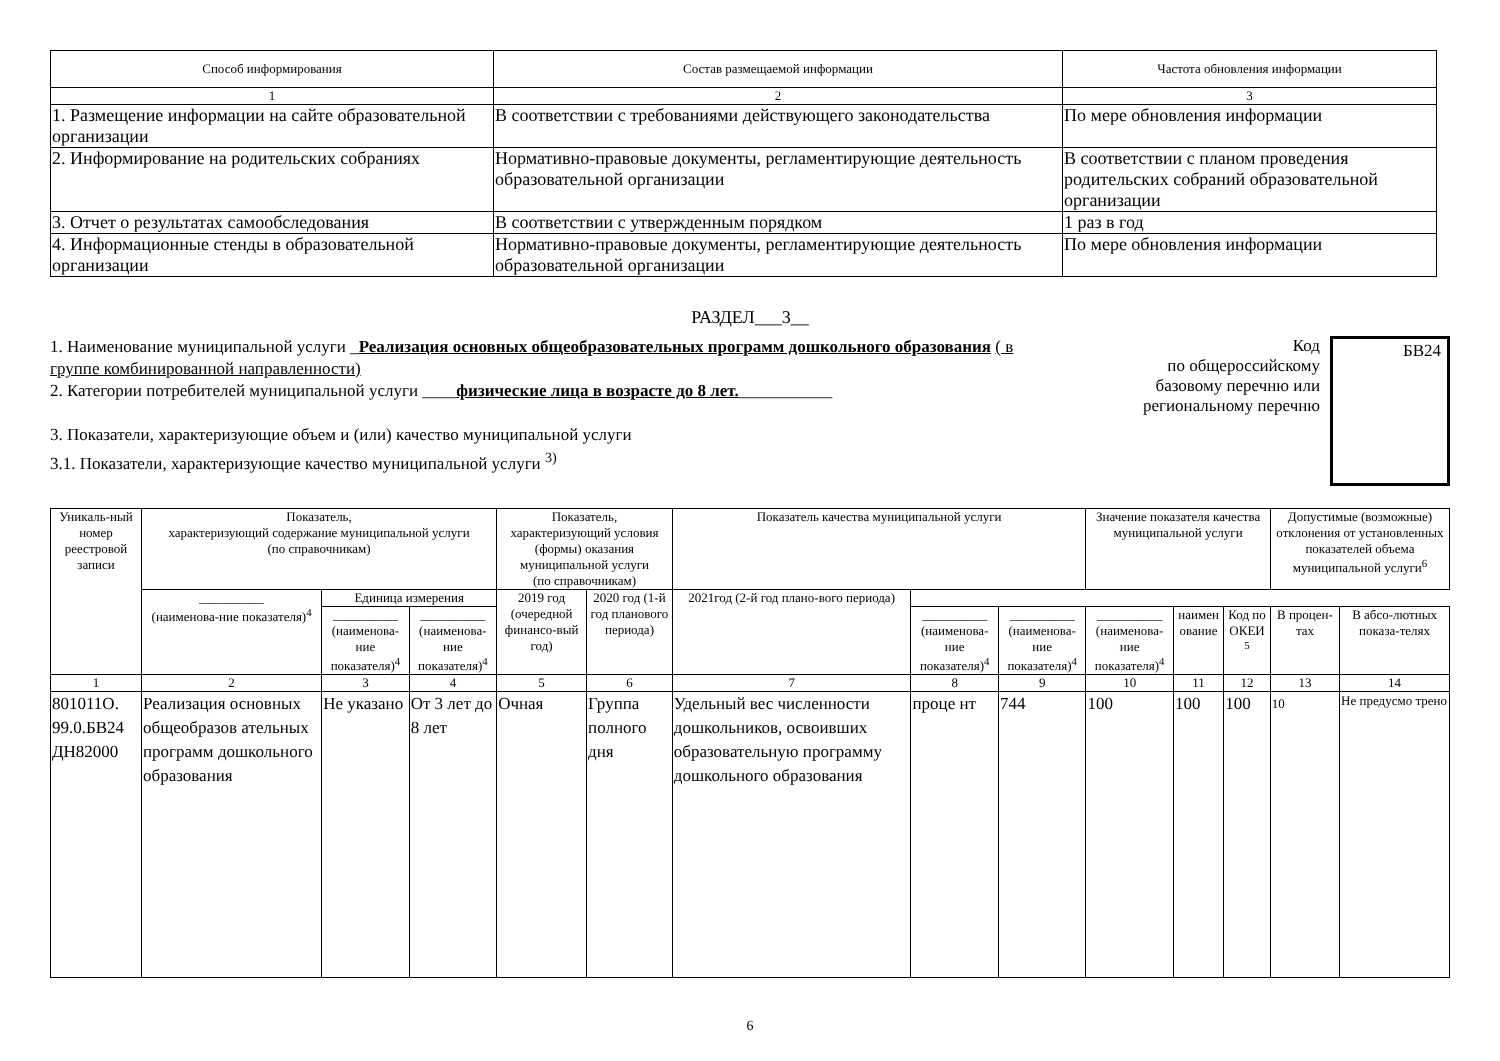| Способ информирования | Состав размещаемой информации | Частота обновления информации |
| --- | --- | --- |
| 1 | 2 | 3 |
| 1. Размещение информации на сайте образовательной организации | В соответствии с требованиями действующего законодательства | По мере обновления информации |
| 2. Информирование на родительских собраниях | Нормативно-правовые документы, регламентирующие деятельность образовательной организации | В соответствии с планом проведения родительских собраний образовательной организации |
| 3. Отчет о результатах самообследования | В соответствии с утвержденным порядком | 1 раз в год |
| 4. Информационные стенды в образовательной организации | Нормативно-правовые документы, регламентирующие деятельность образовательной организации | По мере обновления информации |
РАЗДЕЛ___3__
1. Наименование муниципальной услуги _Реализация основных общеобразовательных программ дошкольного образования ( в группе комбинированной направленности)
2. Категории потребителей муниципальной услуги ____физические лица в возрасте до 8 лет.___________
3. Показатели, характеризующие объем и (или) качество муниципальной услуги
3.1. Показатели, характеризующие качество муниципальной услуги <sup>3)</sup>
Код
по общероссийскому базовому перечню или региональному перечню
БВ24
| Уникаль-ный номер реестровой записи | Показатель, характеризующий содержание муниципальной услуги (по справочникам) | | | Показатель, характеризующий условия (формы) оказания муниципальной услуги (по справочникам) | | Показатель качества муниципальной услуги | | | Значение показателя качества муниципальной услуги | | | Допустимые (возможные) отклонения от установленных показателей объема муниципальной услуги<sup>6</sup> | |
| --- | --- | --- | --- | --- | --- | --- | --- | --- | --- | --- | --- | --- | --- |
| | __________ (наименова-ние показателя)<sup>4</sup> | Единица измерения | | 2019 год (очередной финансо-вый год) | 2020 год (1-й год планового периода) | 2021год (2-й год плано-вого периода) | | | | | | | |
| | | __________ (наименова-ние показателя)<sup>4</sup> | __________ (наименова-ние показателя)<sup>4</sup> | | | | __________ (наименова-ние показателя)<sup>4</sup> | __________ (наименова-ние показателя)<sup>4</sup> | __________ (наименова-ние показателя)<sup>4</sup> | наимен ование | Код по ОКЕИ <sup>5</sup> | В процен-тах | В абсо-лютных показа-телях |
| 1 | 2 | 3 | 4 | 5 | 6 | 7 | 8 | 9 | 10 | 11 | 12 | 13 | 14 |
| 801011О. 99.0.БВ24 ДН82000 | Реализация основных общеобразов ательных программ дошкольного образования | Не указано | От 3 лет до 8 лет | Очная | Группа полного дня | Удельный вес численности дошкольников, освоивших образовательную программу дошкольного образования | проце нт | 744 | 100 | 100 | 100 | 10 | Не предусмо трено |
6